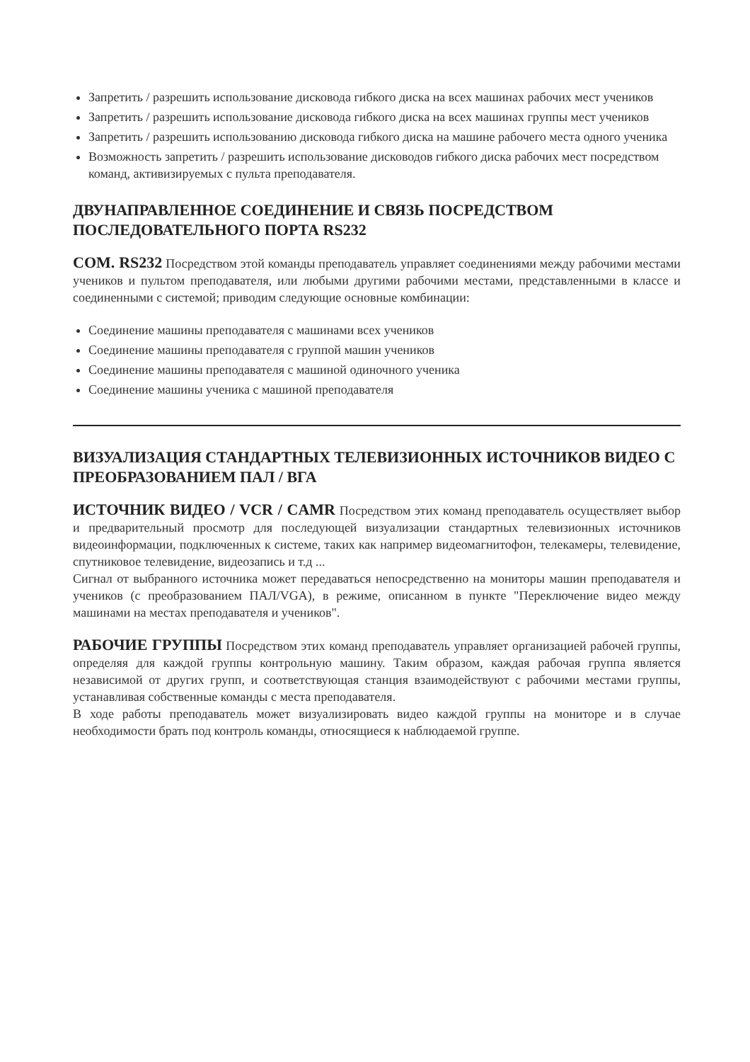Запретить / разрешить использование дисковода гибкого диска на всех машинах рабочих мест учеников
Запретить / разрешить использование дисковода гибкого диска на всех машинах группы мест учеников
Запретить / разрешить использованию дисковода гибкого диска на машине рабочего места одного ученика
Возможность запретить / разрешить использование дисководов гибкого диска рабочих мест посредством команд, активизируемых с пульта преподавателя.
ДВУНАПРАВЛЕННОЕ СОЕДИНЕНИЕ И СВЯЗЬ ПОСРЕДСТВОМ ПОСЛЕДОВАТЕЛЬНОГО ПОРТА RS232
COM. RS232 Посредством этой команды преподаватель управляет соединениями между рабочими местами учеников и пультом преподавателя, или любыми другими рабочими местами, представленными в классе и соединенными с системой; приводим следующие основные комбинации:
Соединение машины преподавателя с машинами всех учеников
Соединение машины преподавателя с группой машин учеников
Соединение машины преподавателя с машиной одиночного ученика
Соединение машины ученика с машиной преподавателя
ВИЗУАЛИЗАЦИЯ СТАНДАРТНЫХ ТЕЛЕВИЗИОННЫХ ИСТОЧНИКОВ ВИДЕО С ПРЕОБРАЗОВАНИЕМ ПАЛ / ВГА
ИСТОЧНИК ВИДЕО / VCR / CAMR Посредством этих команд преподаватель осуществляет выбор и предварительный просмотр для последующей визуализации стандартных телевизионных источников видеоинформации, подключенных к системе, таких как например видеомагнитофон, телекамеры, телевидение, спутниковое телевидение, видеозапись и т.д ...
Сигнал от выбранного источника может передаваться непосредственно на мониторы машин преподавателя и учеников (с преобразованием ПАЛ/VGA), в режиме, описанном в пункте "Переключение видео между машинами на местах преподавателя и учеников".
РАБОЧИЕ ГРУППЫ Посредством этих команд преподаватель управляет организацией рабочей группы, определяя для каждой группы контрольную машину. Таким образом, каждая рабочая группа является независимой от других групп, и соответствующая станция взаимодействуют с рабочими местами группы, устанавливая собственные команды с места преподавателя.
В ходе работы преподаватель может визуализировать видео каждой группы на мониторе и в случае необходимости брать под контроль команды, относящиеся к наблюдаемой группе.